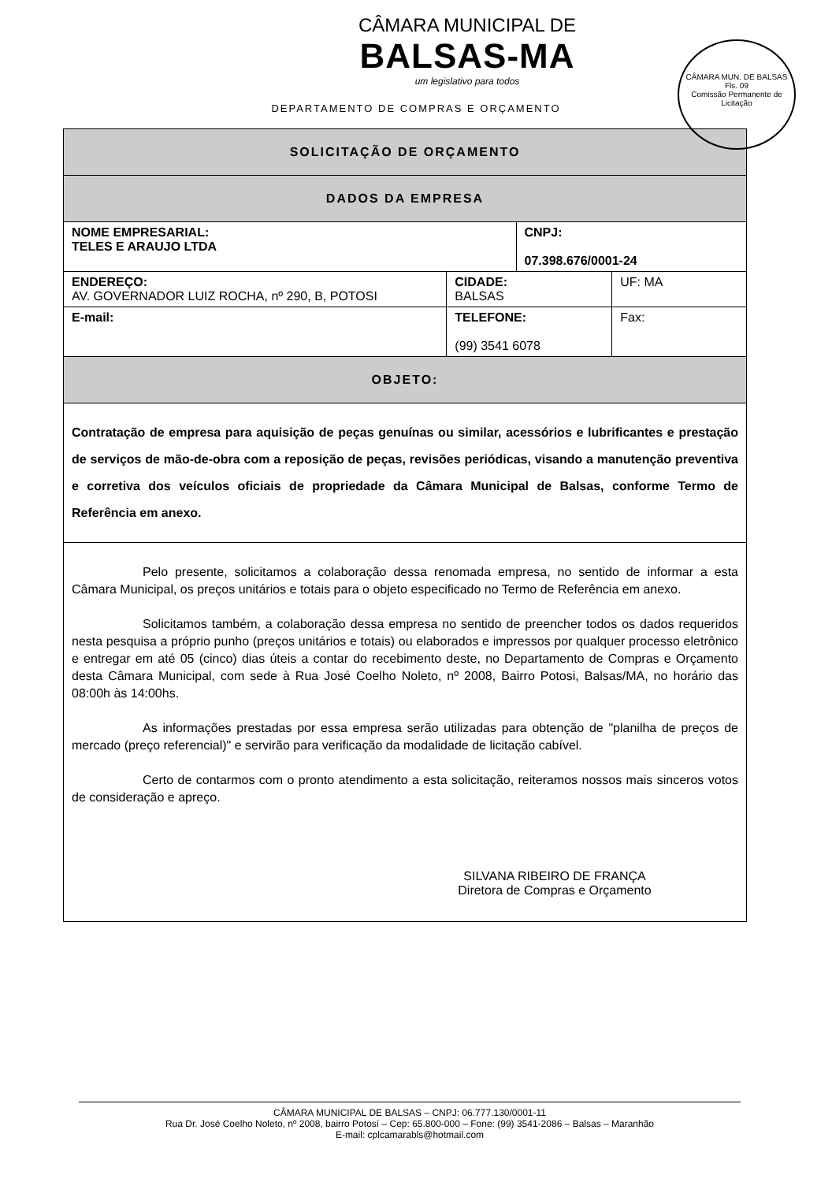CÂMARA MUNICIPAL DE
BALSAS-MA
um legislativo para todos
DEPARTAMENTO DE COMPRAS E ORÇAMENTO
CÂMARA MUN. DE BALSAS
Fls. 09
Comissão Permanente de Licitação
| SOLICITAÇÃO DE ORÇAMENTO | | | | |
| DADOS DA EMPRESA | | | | |
| NOME EMPRESARIAL: TELES E ARAUJO LTDA | | | CNPJ: 07.398.676/0001-24 | |
| ENDEREÇO: AV. GOVERNADOR LUIZ ROCHA, nº 290, B, POTOSI | | CIDADE: BALSAS | | UF: MA |
| E-mail: | TELEFONE: (99) 3541 6078 | | | Fax: |
| OBJETO: | | | | |
| Contratação de empresa para aquisição de peças genuínas ou similar, acessórios e lubrificantes e prestação de serviços de mão-de-obra com a reposição de peças, revisões periódicas, visando a manutenção preventiva e corretiva dos veículos oficiais de propriedade da Câmara Municipal de Balsas, conforme Termo de Referência em anexo. | | | | |
| Pelo presente, solicitamos a colaboração dessa renomada empresa, no sentido de informar a esta Câmara Municipal, os preços unitários e totais para o objeto especificado no Termo de Referência em anexo. Solicitamos também, a colaboração dessa empresa no sentido de preencher todos os dados requeridos nesta pesquisa a próprio punho (preços unitários e totais) ou elaborados e impressos por qualquer processo eletrônico e entregar em até 05 (cinco) dias úteis a contar do recebimento deste, no Departamento de Compras e Orçamento desta Câmara Municipal, com sede à Rua José Coelho Noleto, nº 2008, Bairro Potosi, Balsas/MA, no horário das 08:00h às 14:00hs. As informações prestadas por essa empresa serão utilizadas para obtenção de "planilha de preços de mercado (preço referencial)" e servirão para verificação da modalidade de licitação cabível. Certo de contarmos com o pronto atendimento a esta solicitação, reiteramos nossos mais sinceros votos de consideração e apreço. SILVANA RIBEIRO DE FRANÇA Diretora de Compras e Orçamento | | | | |
CÂMARA MUNICIPAL DE BALSAS – CNPJ: 06.777.130/0001-11
Rua Dr. José Coelho Noleto, nº 2008, bairro Potosí – Cep: 65.800-000 – Fone: (99) 3541-2086 – Balsas – Maranhão
E-mail: cplcamarabls@hotmail.com